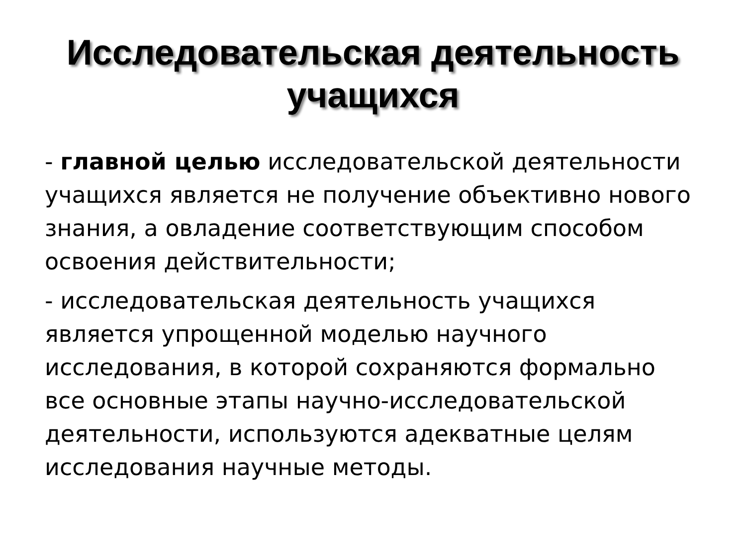Исследовательская деятельность
учащихся
- главной целью исследовательской деятельности учащихся является не получение объективно нового знания, а овладение соответствующим способом освоения действительности;
- исследовательская деятельность учащихся является упрощенной моделью научного исследования, в которой сохраняются формально все основные этапы научно-исследовательской деятельности, используются адекватные целям исследования научные методы.